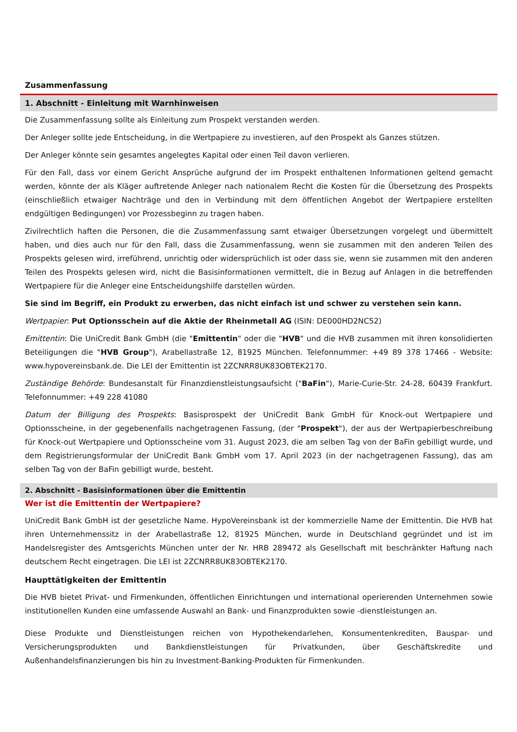Zusammenfassung
1. Abschnitt - Einleitung mit Warnhinweisen
Die Zusammenfassung sollte als Einleitung zum Prospekt verstanden werden.
Der Anleger sollte jede Entscheidung, in die Wertpapiere zu investieren, auf den Prospekt als Ganzes stützen.
Der Anleger könnte sein gesamtes angelegtes Kapital oder einen Teil davon verlieren.
Für den Fall, dass vor einem Gericht Ansprüche aufgrund der im Prospekt enthaltenen Informationen geltend gemacht werden, könnte der als Kläger auftretende Anleger nach nationalem Recht die Kosten für die Übersetzung des Prospekts (einschließlich etwaiger Nachträge und den in Verbindung mit dem öffentlichen Angebot der Wertpapiere erstellten endgültigen Bedingungen) vor Prozessbeginn zu tragen haben.
Zivilrechtlich haften die Personen, die die Zusammenfassung samt etwaiger Übersetzungen vorgelegt und übermittelt haben, und dies auch nur für den Fall, dass die Zusammenfassung, wenn sie zusammen mit den anderen Teilen des Prospekts gelesen wird, irreführend, unrichtig oder widersprüchlich ist oder dass sie, wenn sie zusammen mit den anderen Teilen des Prospekts gelesen wird, nicht die Basisinformationen vermittelt, die in Bezug auf Anlagen in die betreffenden Wertpapiere für die Anleger eine Entscheidungshilfe darstellen würden.
Sie sind im Begriff, ein Produkt zu erwerben, das nicht einfach ist und schwer zu verstehen sein kann.
Wertpapier: Put Optionsschein auf die Aktie der Rheinmetall AG (ISIN: DE000HD2NC52)
Emittentin: Die UniCredit Bank GmbH (die "Emittentin" oder die "HVB" und die HVB zusammen mit ihren konsolidierten Beteiligungen die "HVB Group"), Arabellastraße 12, 81925 München. Telefonnummer: +49 89 378 17466 - Website: www.hypovereinsbank.de. Die LEI der Emittentin ist 2ZCNRR8UK83OBTEK2170.
Zuständige Behörde: Bundesanstalt für Finanzdienstleistungsaufsicht ("BaFin"), Marie-Curie-Str. 24-28, 60439 Frankfurt. Telefonnummer: +49 228 41080
Datum der Billigung des Prospekts: Basisprospekt der UniCredit Bank GmbH für Knock-out Wertpapiere und Optionsscheine, in der gegebenenfalls nachgetragenen Fassung, (der "Prospekt"), der aus der Wertpapierbeschreibung für Knock-out Wertpapiere und Optionsscheine vom 31. August 2023, die am selben Tag von der BaFin gebilligt wurde, und dem Registrierungsformular der UniCredit Bank GmbH vom 17. April 2023 (in der nachgetragenen Fassung), das am selben Tag von der BaFin gebilligt wurde, besteht.
2. Abschnitt - Basisinformationen über die Emittentin
Wer ist die Emittentin der Wertpapiere?
UniCredit Bank GmbH ist der gesetzliche Name. HypoVereinsbank ist der kommerzielle Name der Emittentin. Die HVB hat ihren Unternehmenssitz in der Arabellastraße 12, 81925 München, wurde in Deutschland gegründet und ist im Handelsregister des Amtsgerichts München unter der Nr. HRB 289472 als Gesellschaft mit beschränkter Haftung nach deutschem Recht eingetragen. Die LEI ist 2ZCNRR8UK83OBTEK2170.
Haupttätigkeiten der Emittentin
Die HVB bietet Privat- und Firmenkunden, öffentlichen Einrichtungen und international operierenden Unternehmen sowie institutionellen Kunden eine umfassende Auswahl an Bank- und Finanzprodukten sowie -dienstleistungen an.
Diese Produkte und Dienstleistungen reichen von Hypothekendarlehen, Konsumentenkrediten, Bauspar- und Versicherungsprodukten und Bankdienstleistungen für Privatkunden, über Geschäftskredite und Außenhandelsfinanzierungen bis hin zu Investment-Banking-Produkten für Firmenkunden.